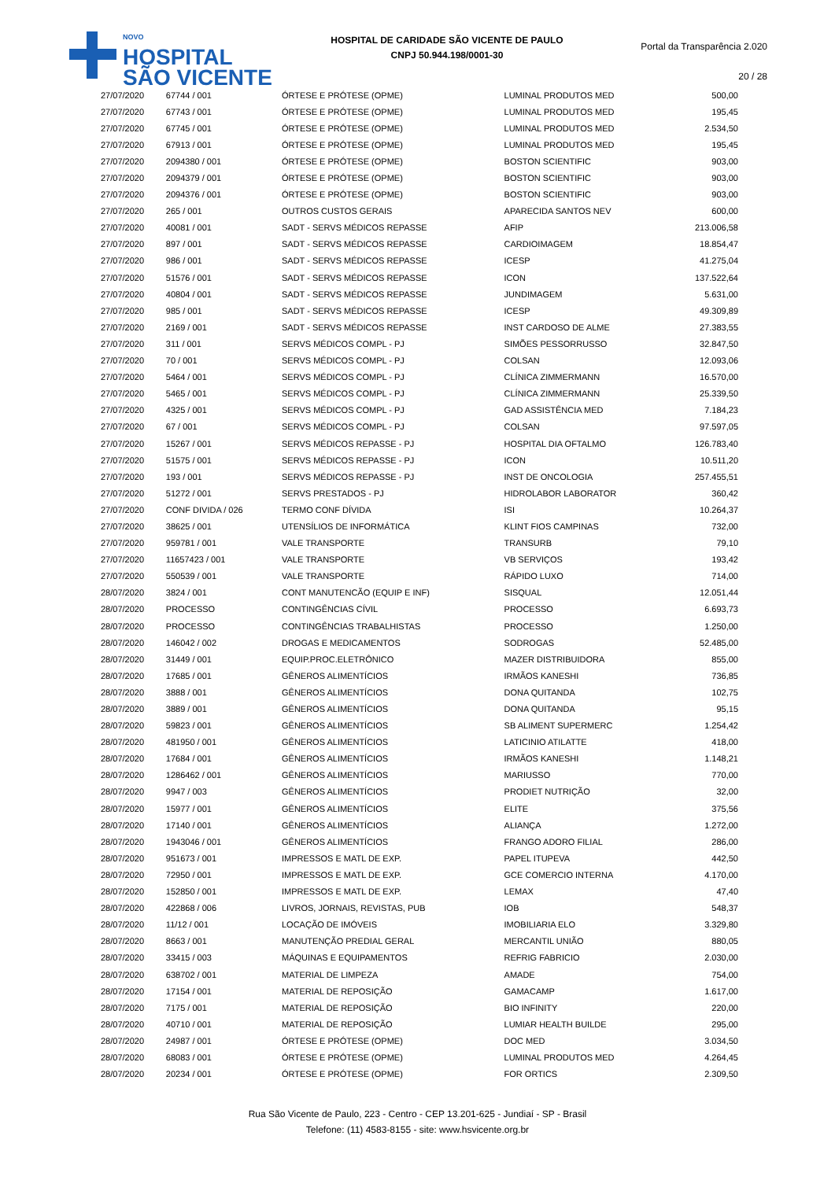NOVO
HOSPITAL
SÃO VICENTE
HOSPITAL DE CARIDADE SÃO VICENTE DE PAULO
CNPJ 50.944.198/0001-30
Portal da Transparência 2.020
20 / 28
| 27/07/2020 | 67744 / 001 | ÓRTESE E PRÓTESE (OPME) | LUMINAL PRODUTOS MED | 500,00 |
| 27/07/2020 | 67743 / 001 | ÓRTESE E PRÓTESE (OPME) | LUMINAL PRODUTOS MED | 195,45 |
| 27/07/2020 | 67745 / 001 | ÓRTESE E PRÓTESE (OPME) | LUMINAL PRODUTOS MED | 2.534,50 |
| 27/07/2020 | 67913 / 001 | ÓRTESE E PRÓTESE (OPME) | LUMINAL PRODUTOS MED | 195,45 |
| 27/07/2020 | 2094380 / 001 | ÓRTESE E PRÓTESE (OPME) | BOSTON SCIENTIFIC | 903,00 |
| 27/07/2020 | 2094379 / 001 | ÓRTESE E PRÓTESE (OPME) | BOSTON SCIENTIFIC | 903,00 |
| 27/07/2020 | 2094376 / 001 | ÓRTESE E PRÓTESE (OPME) | BOSTON SCIENTIFIC | 903,00 |
| 27/07/2020 | 265 / 001 | OUTROS CUSTOS GERAIS | APARECIDA SANTOS NEV | 600,00 |
| 27/07/2020 | 40081 / 001 | SADT - SERVS MÉDICOS REPASSE | AFIP | 213.006,58 |
| 27/07/2020 | 897 / 001 | SADT - SERVS MÉDICOS REPASSE | CARDIOIMAGEM | 18.854,47 |
| 27/07/2020 | 986 / 001 | SADT - SERVS MÉDICOS REPASSE | ICESP | 41.275,04 |
| 27/07/2020 | 51576 / 001 | SADT - SERVS MÉDICOS REPASSE | ICON | 137.522,64 |
| 27/07/2020 | 40804 / 001 | SADT - SERVS MÉDICOS REPASSE | JUNDIMAGEM | 5.631,00 |
| 27/07/2020 | 985 / 001 | SADT - SERVS MÉDICOS REPASSE | ICESP | 49.309,89 |
| 27/07/2020 | 2169 / 001 | SADT - SERVS MÉDICOS REPASSE | INST CARDOSO DE ALME | 27.383,55 |
| 27/07/2020 | 311 / 001 | SERVS MÉDICOS COMPL - PJ | SIMÕES PESSORRUSSO | 32.847,50 |
| 27/07/2020 | 70 / 001 | SERVS MÉDICOS COMPL - PJ | COLSAN | 12.093,06 |
| 27/07/2020 | 5464 / 001 | SERVS MÉDICOS COMPL - PJ | CLÍNICA ZIMMERMANN | 16.570,00 |
| 27/07/2020 | 5465 / 001 | SERVS MÉDICOS COMPL - PJ | CLÍNICA ZIMMERMANN | 25.339,50 |
| 27/07/2020 | 4325 / 001 | SERVS MÉDICOS COMPL - PJ | GAD ASSISTÊNCIA MED | 7.184,23 |
| 27/07/2020 | 67 / 001 | SERVS MÉDICOS COMPL - PJ | COLSAN | 97.597,05 |
| 27/07/2020 | 15267 / 001 | SERVS MÉDICOS REPASSE - PJ | HOSPITAL DIA OFTALMO | 126.783,40 |
| 27/07/2020 | 51575 / 001 | SERVS MÉDICOS REPASSE - PJ | ICON | 10.511,20 |
| 27/07/2020 | 193 / 001 | SERVS MÉDICOS REPASSE - PJ | INST DE ONCOLOGIA | 257.455,51 |
| 27/07/2020 | 51272 / 001 | SERVS PRESTADOS - PJ | HIDROLABOR LABORATOR | 360,42 |
| 27/07/2020 | CONF DIVIDA / 026 | TERMO CONF DÍVIDA | ISI | 10.264,37 |
| 27/07/2020 | 38625 / 001 | UTENSÍLIOS DE INFORMÁTICA | KLINT FIOS CAMPINAS | 732,00 |
| 27/07/2020 | 959781 / 001 | VALE TRANSPORTE | TRANSURB | 79,10 |
| 27/07/2020 | 11657423 / 001 | VALE TRANSPORTE | VB SERVIÇOS | 193,42 |
| 27/07/2020 | 550539 / 001 | VALE TRANSPORTE | RÁPIDO LUXO | 714,00 |
| 28/07/2020 | 3824 / 001 | CONT MANUTENCÃO (EQUIP E INF) | SISQUAL | 12.051,44 |
| 28/07/2020 | PROCESSO | CONTINGÊNCIAS CÍVIL | PROCESSO | 6.693,73 |
| 28/07/2020 | PROCESSO | CONTINGÊNCIAS TRABALHISTAS | PROCESSO | 1.250,00 |
| 28/07/2020 | 146042 / 002 | DROGAS E MEDICAMENTOS | SODROGAS | 52.485,00 |
| 28/07/2020 | 31449 / 001 | EQUIP.PROC.ELETRÔNICO | MAZER DISTRIBUIDORA | 855,00 |
| 28/07/2020 | 17685 / 001 | GÊNEROS ALIMENTÍCIOS | IRMÃOS KANESHI | 736,85 |
| 28/07/2020 | 3888 / 001 | GÊNEROS ALIMENTÍCIOS | DONA QUITANDA | 102,75 |
| 28/07/2020 | 3889 / 001 | GÊNEROS ALIMENTÍCIOS | DONA QUITANDA | 95,15 |
| 28/07/2020 | 59823 / 001 | GÊNEROS ALIMENTÍCIOS | SB ALIMENT SUPERMERC | 1.254,42 |
| 28/07/2020 | 481950 / 001 | GÊNEROS ALIMENTÍCIOS | LATICINIO ATILATTE | 418,00 |
| 28/07/2020 | 17684 / 001 | GÊNEROS ALIMENTÍCIOS | IRMÃOS KANESHI | 1.148,21 |
| 28/07/2020 | 1286462 / 001 | GÊNEROS ALIMENTÍCIOS | MARIUSSO | 770,00 |
| 28/07/2020 | 9947 / 003 | GÊNEROS ALIMENTÍCIOS | PRODIET NUTRIÇÃO | 32,00 |
| 28/07/2020 | 15977 / 001 | GÊNEROS ALIMENTÍCIOS | ELITE | 375,56 |
| 28/07/2020 | 17140 / 001 | GÊNEROS ALIMENTÍCIOS | ALIANÇA | 1.272,00 |
| 28/07/2020 | 1943046 / 001 | GÊNEROS ALIMENTÍCIOS | FRANGO ADORO FILIAL | 286,00 |
| 28/07/2020 | 951673 / 001 | IMPRESSOS E MATL DE EXP. | PAPEL ITUPEVA | 442,50 |
| 28/07/2020 | 72950 / 001 | IMPRESSOS E MATL DE EXP. | GCE COMERCIO INTERNA | 4.170,00 |
| 28/07/2020 | 152850 / 001 | IMPRESSOS E MATL DE EXP. | LEMAX | 47,40 |
| 28/07/2020 | 422868 / 006 | LIVROS, JORNAIS, REVISTAS, PUB | IOB | 548,37 |
| 28/07/2020 | 11/12 / 001 | LOCAÇÃO DE IMÓVEIS | IMOBILIARIA ELO | 3.329,80 |
| 28/07/2020 | 8663 / 001 | MANUTENÇÃO PREDIAL GERAL | MERCANTIL UNIÃO | 880,05 |
| 28/07/2020 | 33415 / 003 | MÁQUINAS E EQUIPAMENTOS | REFRIG FABRICIO | 2.030,00 |
| 28/07/2020 | 638702 / 001 | MATERIAL DE LIMPEZA | AMADE | 754,00 |
| 28/07/2020 | 17154 / 001 | MATERIAL DE REPOSIÇÃO | GAMACAMP | 1.617,00 |
| 28/07/2020 | 7175 / 001 | MATERIAL DE REPOSIÇÃO | BIO INFINITY | 220,00 |
| 28/07/2020 | 40710 / 001 | MATERIAL DE REPOSIÇÃO | LUMIAR HEALTH BUILDE | 295,00 |
| 28/07/2020 | 24987 / 001 | ÓRTESE E PRÓTESE (OPME) | DOC MED | 3.034,50 |
| 28/07/2020 | 68083 / 001 | ÓRTESE E PRÓTESE (OPME) | LUMINAL PRODUTOS MED | 4.264,45 |
| 28/07/2020 | 20234 / 001 | ÓRTESE E PRÓTESE (OPME) | FOR ORTICS | 2.309,50 |
Rua São Vicente de Paulo, 223 - Centro - CEP 13.201-625 - Jundiaí - SP - Brasil
Telefone: (11) 4583-8155 - site: www.hsvicente.org.br